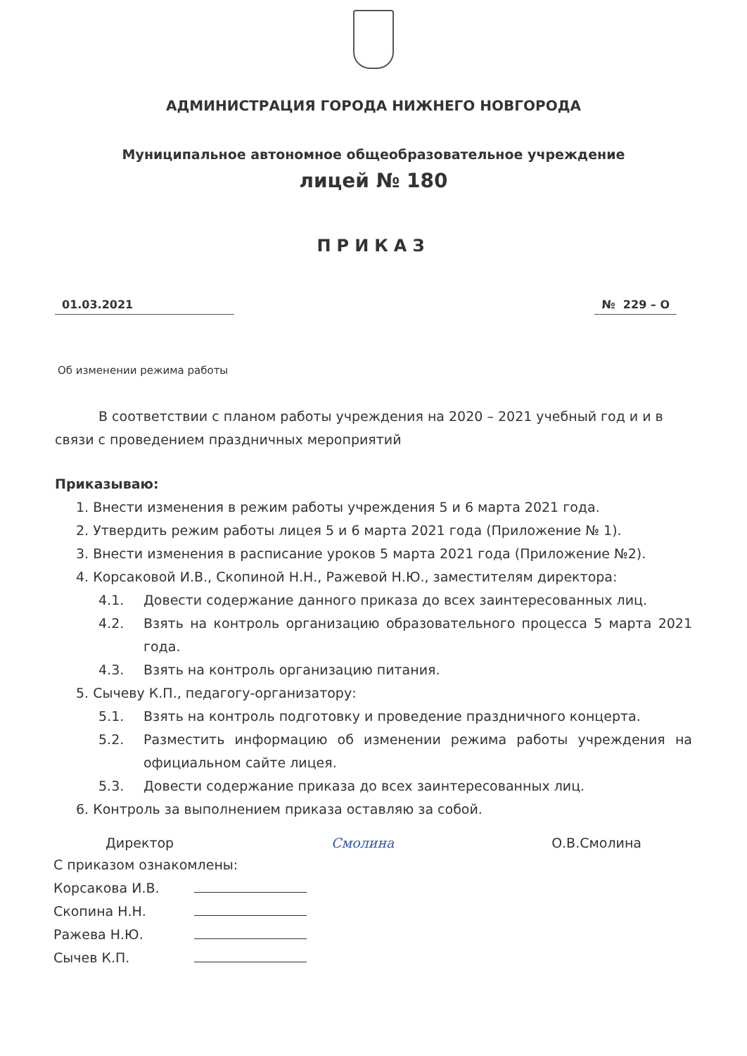АДМИНИСТРАЦИЯ ГОРОДА НИЖНЕГО НОВГОРОДА
Муниципальное автономное общеобразовательное учреждение
лицей № 180
ПРИКАЗ
01.03.2021 № 229 – О
Об изменении режима работы
В соответствии с планом работы учреждения на 2020 – 2021 учебный год и и в связи с проведением праздничных мероприятий
Приказываю:
1. Внести изменения в режим работы учреждения 5 и 6 марта 2021 года.
2. Утвердить режим работы лицея 5 и 6 марта 2021 года (Приложение № 1).
3. Внести изменения в расписание уроков 5 марта 2021 года (Приложение №2).
4. Корсаковой И.В., Скопиной Н.Н., Ражевой Н.Ю., заместителям директора:
4.1. Довести содержание данного приказа до всех заинтересованных лиц.
4.2. Взять на контроль организацию образовательного процесса 5 марта 2021 года.
4.3. Взять на контроль организацию питания.
5. Сычеву К.П., педагогу-организатору:
5.1. Взять на контроль подготовку и проведение праздничного концерта.
5.2. Разместить информацию об изменении режима работы учреждения на официальном сайте лицея.
5.3. Довести содержание приказа до всех заинтересованных лиц.
6. Контроль за выполнением приказа оставляю за собой.
Директор Смолина О.В.Смолина
С приказом ознакомлены:
Корсакова И.В.
Скопина Н.Н.
Ражева Н.Ю.
Сычев К.П.